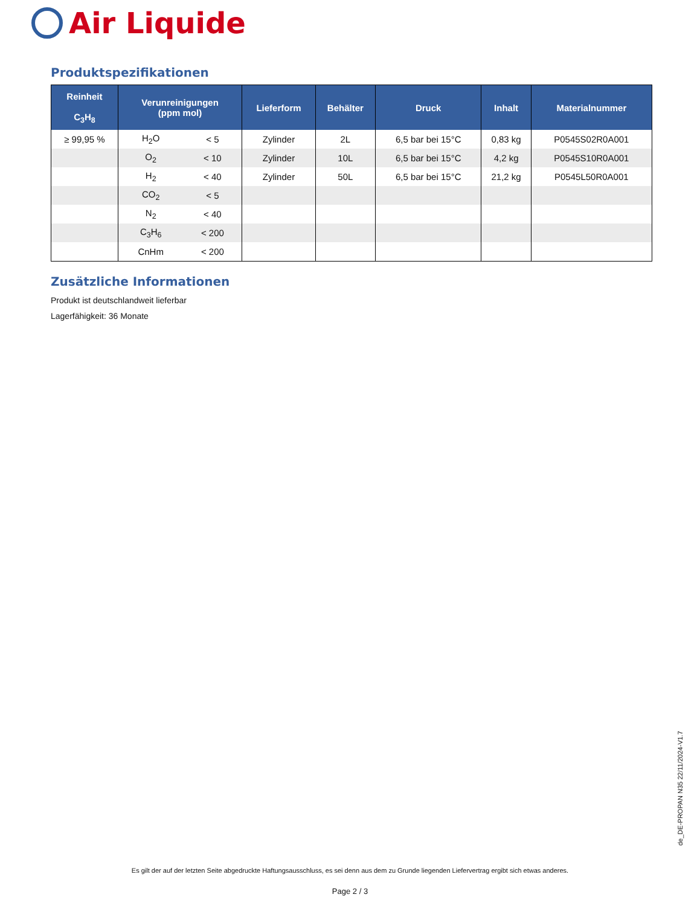Air Liquide
Produktspezifikationen
| Reinheit C<sub>3</sub>H<sub>8</sub> | Verunreinigungen (ppm mol) | | Lieferform | Behälter | Druck | Inhalt | Materialnummer |
| --- | --- | --- | --- | --- | --- | --- | --- |
| ≥ 99,95 % | H<sub>2</sub>O | < 5 | Zylinder | 2L | 6,5 bar bei 15°C | 0,83 kg | P0545S02R0A001 |
| | O<sub>2</sub> | < 10 | Zylinder | 10L | 6,5 bar bei 15°C | 4,2 kg | P0545S10R0A001 |
| | H<sub>2</sub> | < 40 | Zylinder | 50L | 6,5 bar bei 15°C | 21,2 kg | P0545L50R0A001 |
| | CO<sub>2</sub> | < 5 | | | | | |
| | N<sub>2</sub> | < 40 | | | | | |
| | C<sub>3</sub>H<sub>6</sub> | < 200 | | | | | |
| | CnHm | < 200 | | | | | |
Zusätzliche Informationen
Produkt ist deutschlandweit lieferbar
Lagerfähigkeit: 36 Monate
de_DE-PROPAN N35 22/11/2024-V1.7
Es gilt der auf der letzten Seite abgedruckte Haftungsausschluss, es sei denn aus dem zu Grunde liegenden Liefervertrag ergibt sich etwas anderes.
Page 2 / 3